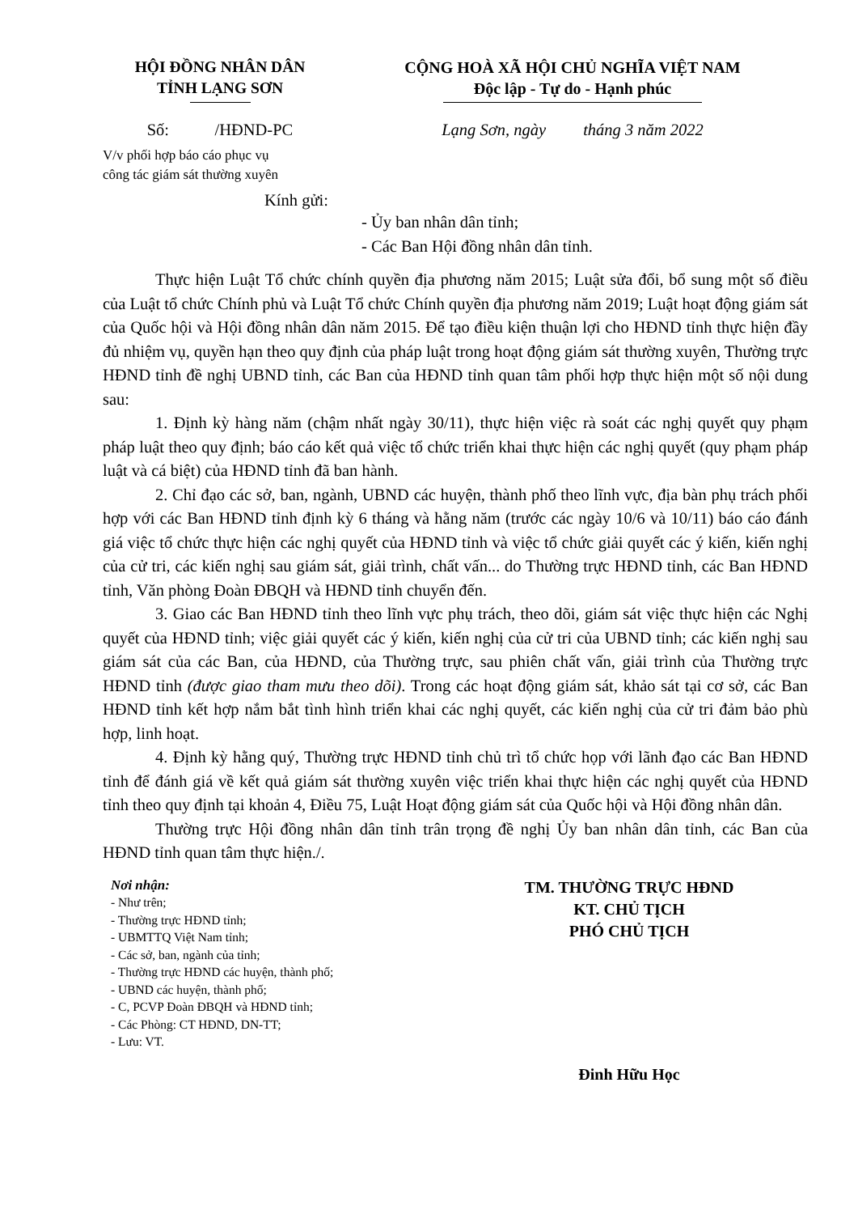HỘI ĐỒNG NHÂN DÂN
TỈNH LẠNG SƠN
CỘNG HOÀ XÃ HỘI CHỦ NGHĨA VIỆT NAM
Độc lập - Tự do - Hạnh phúc
Số: /HĐND-PC Lạng Sơn, ngày tháng 3 năm 2022
V/v phối hợp báo cáo phục vụ
công tác giám sát thường xuyên
Kính gửi:
- Ủy ban nhân dân tỉnh;
- Các Ban Hội đồng nhân dân tỉnh.
Thực hiện Luật Tổ chức chính quyền địa phương năm 2015; Luật sửa đổi, bổ sung một số điều của Luật tổ chức Chính phủ và Luật Tổ chức Chính quyền địa phương năm 2019; Luật hoạt động giám sát của Quốc hội và Hội đồng nhân dân năm 2015. Để tạo điều kiện thuận lợi cho HĐND tỉnh thực hiện đầy đủ nhiệm vụ, quyền hạn theo quy định của pháp luật trong hoạt động giám sát thường xuyên, Thường trực HĐND tỉnh đề nghị UBND tỉnh, các Ban của HĐND tỉnh quan tâm phối hợp thực hiện một số nội dung sau:
1. Định kỳ hàng năm (chậm nhất ngày 30/11), thực hiện việc rà soát các nghị quyết quy phạm pháp luật theo quy định; báo cáo kết quả việc tổ chức triển khai thực hiện các nghị quyết (quy phạm pháp luật và cá biệt) của HĐND tỉnh đã ban hành.
2. Chỉ đạo các sở, ban, ngành, UBND các huyện, thành phố theo lĩnh vực, địa bàn phụ trách phối hợp với các Ban HĐND tỉnh định kỳ 6 tháng và hằng năm (trước các ngày 10/6 và 10/11) báo cáo đánh giá việc tổ chức thực hiện các nghị quyết của HĐND tỉnh và việc tổ chức giải quyết các ý kiến, kiến nghị của cử tri, các kiến nghị sau giám sát, giải trình, chất vấn... do Thường trực HĐND tỉnh, các Ban HĐND tỉnh, Văn phòng Đoàn ĐBQH và HĐND tỉnh chuyển đến.
3. Giao các Ban HĐND tỉnh theo lĩnh vực phụ trách, theo dõi, giám sát việc thực hiện các Nghị quyết của HĐND tỉnh; việc giải quyết các ý kiến, kiến nghị của cử tri của UBND tỉnh; các kiến nghị sau giám sát của các Ban, của HĐND, của Thường trực, sau phiên chất vấn, giải trình của Thường trực HĐND tỉnh (được giao tham mưu theo dõi). Trong các hoạt động giám sát, khảo sát tại cơ sở, các Ban HĐND tỉnh kết hợp nắm bắt tình hình triển khai các nghị quyết, các kiến nghị của cử tri đảm bảo phù hợp, linh hoạt.
4. Định kỳ hằng quý, Thường trực HĐND tỉnh chủ trì tổ chức họp với lãnh đạo các Ban HĐND tỉnh để đánh giá về kết quả giám sát thường xuyên việc triển khai thực hiện các nghị quyết của HĐND tỉnh theo quy định tại khoản 4, Điều 75, Luật Hoạt động giám sát của Quốc hội và Hội đồng nhân dân.
Thường trực Hội đồng nhân dân tỉnh trân trọng đề nghị Ủy ban nhân dân tỉnh, các Ban của HĐND tỉnh quan tâm thực hiện./.
Nơi nhận:
- Như trên;
- Thường trực HĐND tỉnh;
- UBMTTQ Việt Nam tỉnh;
- Các sở, ban, ngành của tỉnh;
- Thường trực HĐND các huyện, thành phố;
- UBND các huyện, thành phố;
- C, PCVP Đoàn ĐBQH và HĐND tỉnh;
- Các Phòng: CT HĐND, DN-TT;
- Lưu: VT.
TM. THƯỜNG TRỰC HĐND
KT. CHỦ TỊCH
PHÓ CHỦ TỊCH
Đinh Hữu Học